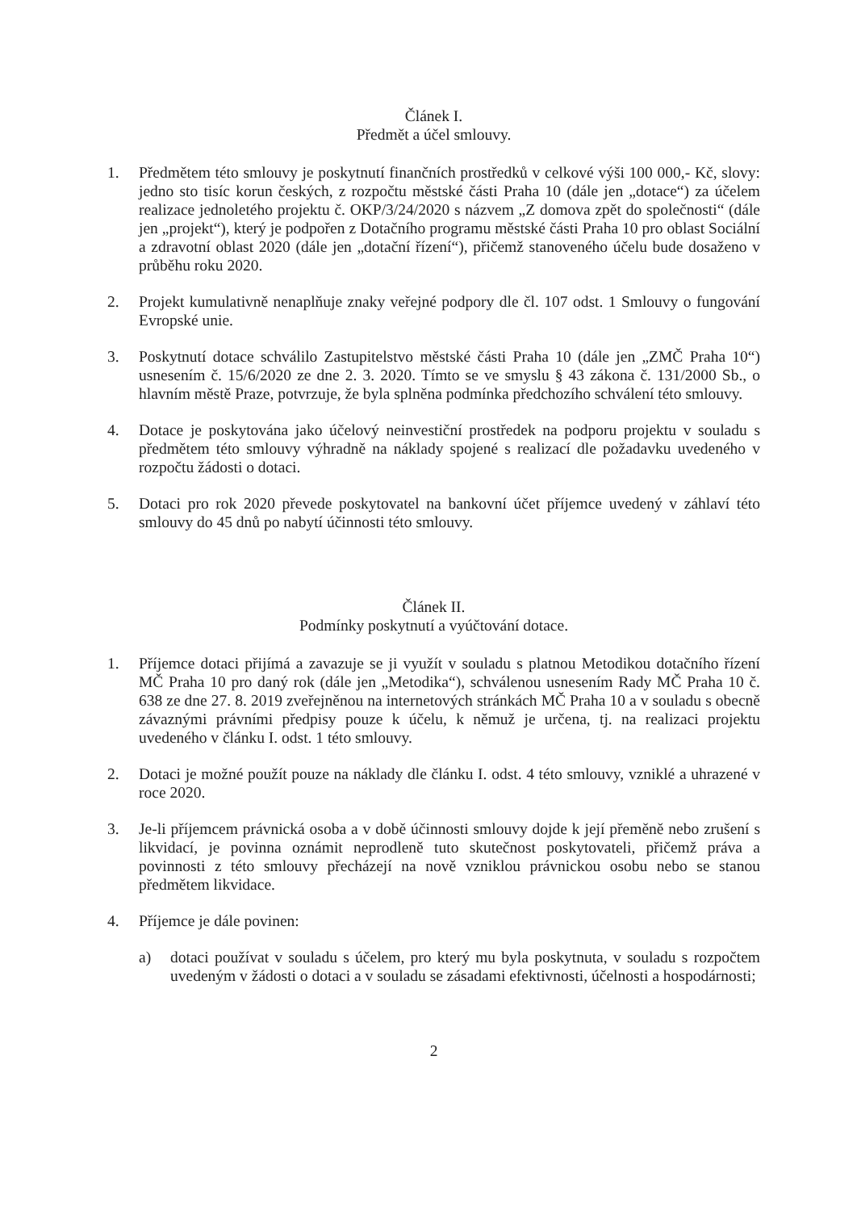Článek I.
Předmět a účel smlouvy.
1. Předmětem této smlouvy je poskytnutí finančních prostředků v celkové výši 100 000,- Kč, slovy: jedno sto tisíc korun českých, z rozpočtu městské části Praha 10 (dále jen „dotace“) za účelem realizace jednoletého projektu č. OKP/3/24/2020 s názvem „Z domova zpět do společnosti“ (dále jen „projekt“), který je podpořen z Dotačního programu městské části Praha 10 pro oblast Sociální a zdravotní oblast 2020 (dále jen „dotační řízení“), přičemž stanoveného účelu bude dosaženo v průběhu roku 2020.
2. Projekt kumulativně nenaplňuje znaky veřejné podpory dle čl. 107 odst. 1 Smlouvy o fungování Evropské unie.
3. Poskytnutí dotace schválilo Zastupitelstvo městské části Praha 10 (dále jen „ZMČ Praha 10“) usnesením č. 15/6/2020 ze dne 2. 3. 2020. Tímto se ve smyslu § 43 zákona č. 131/2000 Sb., o hlavním městě Praze, potvrzuje, že byla splněna podmínka předchozího schválení této smlouvy.
4. Dotace je poskytována jako účelový neinvestiční prostředek na podporu projektu v souladu s předmětem této smlouvy výhradně na náklady spojené s realizací dle požadavku uvedeného v rozpočtu žádosti o dotaci.
5. Dotaci pro rok 2020 převede poskytovatel na bankovní účet příjemce uvedený v záhlaví této smlouvy do 45 dnů po nabytí účinnosti této smlouvy.
Článek II.
Podmínky poskytnutí a vyúčtování dotace.
1. Příjemce dotaci přijímá a zavazuje se ji využít v souladu s platnou Metodikou dotačního řízení MČ Praha 10 pro daný rok (dále jen „Metodika“), schválenou usnesením Rady MČ Praha 10 č. 638 ze dne 27. 8. 2019 zveřejněnou na internetových stránkách MČ Praha 10 a v souladu s obecně závaznými právními předpisy pouze k účelu, k němuž je určena, tj. na realizaci projektu uvedeného v článku I. odst. 1 této smlouvy.
2. Dotaci je možné použít pouze na náklady dle článku I. odst. 4 této smlouvy, vzniklé a uhrazené v roce 2020.
3. Je-li příjemcem právnická osoba a v době účinnosti smlouvy dojde k její přeměně nebo zrušení s likvidací, je povinna oznámit neprodleně tuto skutečnost poskytovateli, přičemž práva a povinnosti z této smlouvy přecházejí na nově vzniklou právnickou osobu nebo se stanou předmětem likvidace.
4. Příjemce je dále povinen:
a) dotaci používat v souladu s účelem, pro který mu byla poskytnuta, v souladu s rozpočtem uvedeným v žádosti o dotaci a v souladu se zásadami efektivnosti, účelnosti a hospodárnosti;
2